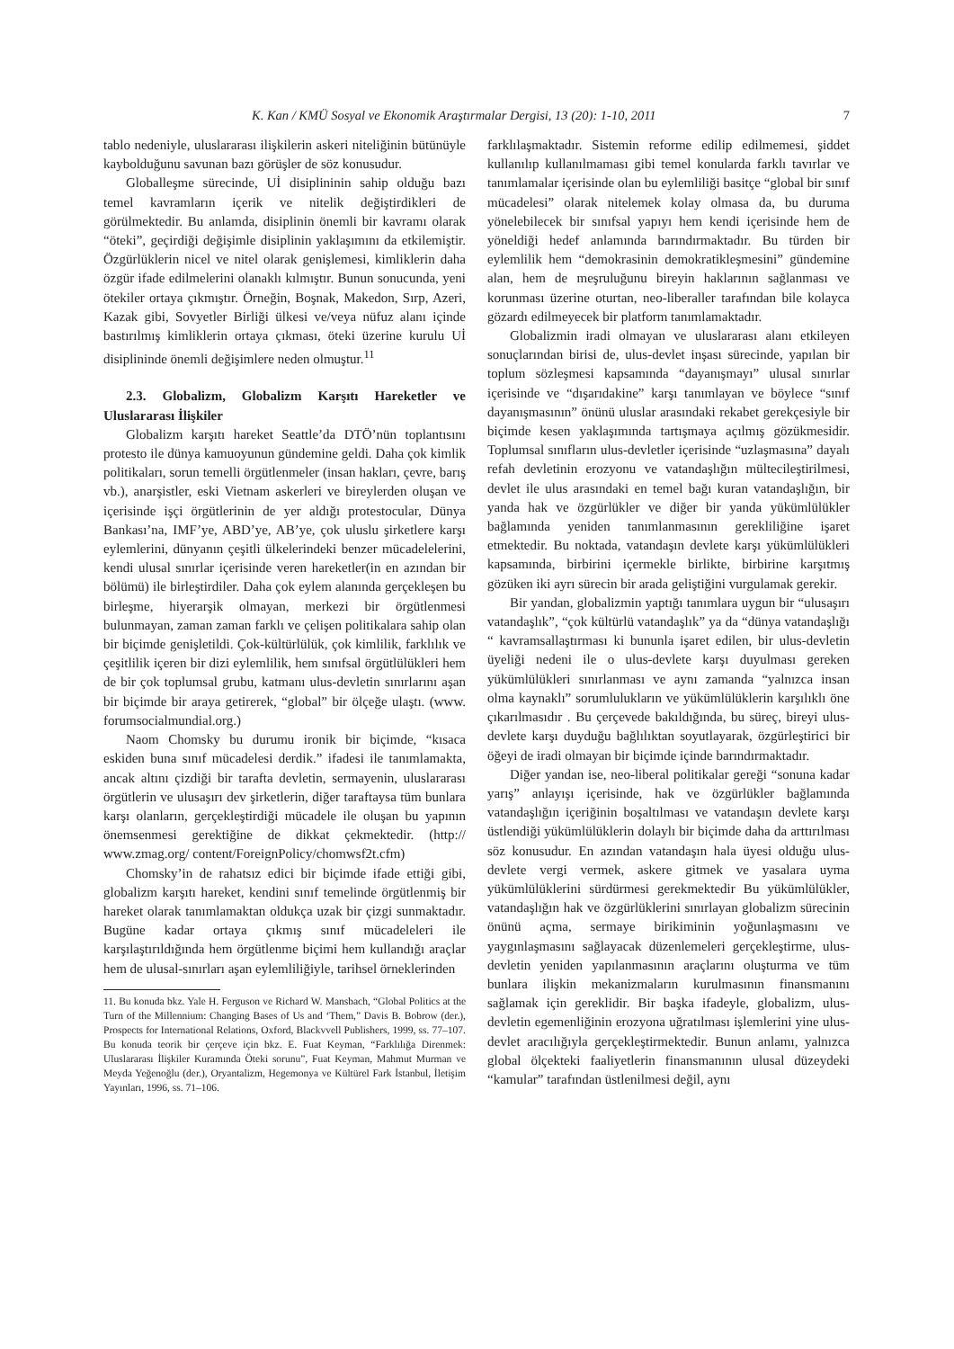K. Kan / KMÜ Sosyal ve Ekonomik Araştırmalar Dergisi, 13 (20): 1-10, 2011 7
tablo nedeniyle, uluslararası ilişkilerin askeri niteliğinin bütünüyle kaybolduğunu savunan bazı görüşler de söz konusudur.
Globalleşme sürecinde, Uİ disiplininin sahip olduğu bazı temel kavramların içerik ve nitelik değiştirdikleri de görülmektedir. Bu anlamda, disiplinin önemli bir kavramı olarak “öteki”, geçirdiği değişimle disiplinin yaklaşımını da etkilemiştir. Özgürlüklerin nicel ve nitel olarak genişlemesi, kimliklerin daha özgür ifade edilmelerini olanaklı kılmıştır. Bunun sonucunda, yeni ötekiler ortaya çıkmıştır. Örneğin, Boşnak, Makedon, Sırp, Azeri, Kazak gibi, Sovyetler Birliği ülkesi ve/veya nüfuz alanı içinde bastırılmış kimliklerin ortaya çıkması, öteki üzerine kurulu Uİ disiplininde önemli değişimlere neden olmuştur.<sup>11</sup>
2.3. Globalizm, Globalizm Karşıtı Hareketler ve Uluslararası İlişkiler
Globalizm karşıtı hareket Seattle’da DTÖ’nün toplantısını protesto ile dünya kamuoyunun gündemine geldi. Daha çok kimlik politikaları, sorun temelli örgütlenmeler (insan hakları, çevre, barış vb.), anarşistler, eski Vietnam askerleri ve bireylerden oluşan ve içerisinde işçi örgütlerinin de yer aldığı protestocular, Dünya Bankası’na, IMF’ye, ABD’ye, AB’ye, çok uluslu şirketlere karşı eylemlerini, dünyanın çeşitli ülkelerindeki benzer mücadelelerini, kendi ulusal sınırlar içerisinde veren hareketler(in en azından bir bölümü) ile birleştirdiler. Daha çok eylem alanında gerçekleşen bu birleşme, hiyerarşik olmayan, merkezi bir örgütlenmesi bulunmayan, zaman zaman farklı ve çelişen politikalara sahip olan bir biçimde genişletildi. Çok-kültürlülük, çok kimlilik, farklılık ve çeşitlilik içeren bir dizi eylemlilik, hem sınıfsal örgütlülükleri hem de bir çok toplumsal grubu, katmanı ulus-devletin sınırlarını aşan bir biçimde bir araya getirerek, “global” bir ölçeğe ulaştı. (www. forumsocialmundial.org.)
Naom Chomsky bu durumu ironik bir biçimde, “kısaca eskiden buna sınıf mücadelesi derdik.” ifadesi ile tanımlamakta, ancak altını çizdiği bir tarafta devletin, sermayenin, uluslararası örgütlerin ve ulusaşırı dev şirketlerin, diğer taraftaysa tüm bunlara karşı olanların, gerçekleştirdiği mücadele ile oluşan bu yapının önemsenmesi gerektiğine de dikkat çekmektedir. (http:// www.zmag.org/ content/ForeignPolicy/chomwsf2t.cfm)
Chomsky’in de rahatsız edici bir biçimde ifade ettiği gibi, globalizm karşıtı hareket, kendini sınıf temelinde örgütlenmiş bir hareket olarak tanımlamaktan oldukça uzak bir çizgi sunmaktadır. Bugüne kadar ortaya çıkmış sınıf mücadeleleri ile karşılaştırıldığında hem örgütlenme biçimi hem kullandığı araçlar hem de ulusal-sınırları aşan eylemliliğiyle, tarihsel örneklerinden
11. Bu konuda bkz. Yale H. Ferguson ve Richard W. Mansbach, “Global Politics at the Turn of the Millennium: Changing Bases of Us and ‘Them,” Davis B. Bobrow (der.), Prospects for International Relations, Oxford, Blackvvell Publishers, 1999, ss. 77–107. Bu konuda teorik bir çerçeve için bkz. E. Fuat Keyman, “Farklılığa Direnmek: Uluslararası İlişkiler Kuramında Öteki sorunu”, Fuat Keyman, Mahmut Murman ve Meyda Yeğenoğlu (der.), Oryantalizm, Hegemonya ve Kültürel Fark İstanbul, İletişim Yayınları, 1996, ss. 71–106.
farklılaşmaktadır. Sistemin reforme edilip edilmemesi, şiddet kullanılıp kullanılmaması gibi temel konularda farklı tavırlar ve tanımlamalar içerisinde olan bu eylemliliği basitçe “global bir sınıf mücadelesi” olarak nitelemek kolay olmasa da, bu duruma yönelebilecek bir sınıfsal yapıyı hem kendi içerisinde hem de yöneldiği hedef anlamında barındırmaktadır. Bu türden bir eylemlilik hem “demokrasinin demokratikleşmesini” gündemine alan, hem de meşruluğunu bireyin haklarının sağlanması ve korunması üzerine oturtan, neo-liberaller tarafından bile kolayca gözardı edilmeyecek bir platform tanımlamaktadır.
Globalizmin iradi olmayan ve uluslararası alanı etkileyen sonuçlarından birisi de, ulus-devlet inşası sürecinde, yapılan bir toplum sözleşmesi kapsamında “dayanışmayı” ulusal sınırlar içerisinde ve “dışarıdakine” karşı tanımlayan ve böylece “sınıf dayanışmasının” önünü uluslar arasındaki rekabet gerekçesiyle bir biçimde kesen yaklaşımında tartışmaya açılmış gözükmesidir. Toplumsal sınıfların ulus-devletler içerisinde “uzlaşmasına” dayalı refah devletinin erozyonu ve vatandaşlığın mültecileştirilmesi, devlet ile ulus arasındaki en temel bağı kuran vatandaşlığın, bir yanda hak ve özgürlükler ve diğer bir yanda yükümlülükler bağlamında yeniden tanımlanmasının gerekliliğine işaret etmektedir. Bu noktada, vatandaşın devlete karşı yükümlülükleri kapsamında, birbirini içermekle birlikte, birbirine karşıtmış gözüken iki ayrı sürecin bir arada geliştiğini vurgulamak gerekir.
Bir yandan, globalizmin yaptığı tanımlara uygun bir “ulusaşırı vatandaşlık”, “çok kültürlü vatandaşlık” ya da “dünya vatandaşlığı “ kavramsallaştırması ki bununla işaret edilen, bir ulus-devletin üyeliği nedeni ile o ulus-devlete karşı duyulması gereken yükümlülükleri sınırlanması ve aynı zamanda “yalnızca insan olma kaynaklı” sorumlulukların ve yükümlülüklerin karşılıklı öne çıkarılmasıdır . Bu çerçevede bakıldığında, bu süreç, bireyi ulus-devlete karşı duyduğu bağlılıktan soyutlayarak, özgürleştirici bir öğeyi de iradi olmayan bir biçimde içinde barındırmaktadır.
Diğer yandan ise, neo-liberal politikalar gereği “sonuna kadar yarış” anlayışı içerisinde, hak ve özgürlükler bağlamında vatandaşlığın içeriğinin boşaltılması ve vatandaşın devlete karşı üstlendiği yükümlülüklerin dolaylı bir biçimde daha da arttırılması söz konusudur. En azından vatandaşın hala üyesi olduğu ulus-devlete vergi vermek, askere gitmek ve yasalara uyma yükümlülüklerini sürdürmesi gerekmektedir Bu yükümlülükler, vatandaşlığın hak ve özgürlüklerini sınırlayan globalizm sürecinin önünü açma, sermaye birikiminin yoğunlaşmasını ve yaygınlaşmasını sağlayacak düzenlemeleri gerçekleştirme, ulus-devletin yeniden yapılanmasının araçlarını oluşturma ve tüm bunlara ilişkin mekanizmaların kurulmasının finansmanını sağlamak için gereklidir. Bir başka ifadeyle, globalizm, ulus-devletin egemenliğinin erozyona uğratılması işlemlerini yine ulus-devlet aracılığıyla gerçekleştirmektedir. Bunun anlamı, yalnızca global ölçekteki faaliyetlerin finansmanının ulusal düzeydeki “kamular” tarafından üstlenilmesi değil, aynı